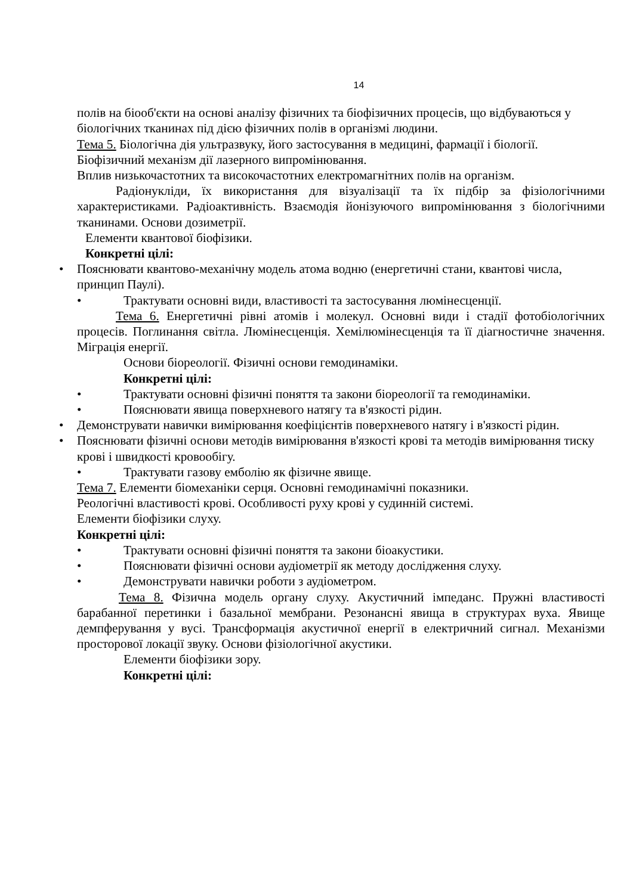14
полів на біооб'єкти на основі аналізу фізичних та біофізичних процесів, що відбуваються у біологічних тканинах під дією фізичних полів в організмі людини.
Тема 5. Біологічна дія ультразвуку, його застосування в медицині, фармації і біології.
Біофізичний механізм дії лазерного випромінювання.
Вплив низькочастотних та високочастотних електромагнітних полів на організм.
Радіонукліди, їх використання для візуалізації та їх підбір за фізіологічними характеристиками. Радіоактивність. Взаємодія йонізуючого випромінювання з біологічними тканинами. Основи дозиметрії.
Елементи квантової біофізики.
Конкретні цілі:
• Пояснювати квантово-механічну модель атома водню (енергетичні стани, квантові числа, принцип Паулі).
• Трактувати основні види, властивості та застосування люмінесценції.
Тема 6. Енергетичні рівні атомів і молекул. Основні види і стадії фотобіологічних процесів. Поглинання світла. Люмінесценція. Хемілюмінесценція та її діагностичне значення. Міграція енергії.
Основи біореології. Фізичні основи гемодинаміки.
Конкретні цілі:
• Трактувати основні фізичні поняття та закони біореології та гемодинаміки.
• Пояснювати явища поверхневого натягу та в'язкості рідин.
• Демонструвати навички вимірювання коефіцієнтів поверхневого натягу і в'язкості рідин.
• Пояснювати фізичні основи методів вимірювання в'язкості крові та методів вимірювання тиску крові і швидкості кровообігу.
• Трактувати газову емболію як фізичне явище.
Тема 7. Елементи біомеханіки серця. Основні гемодинамічні показники.
Реологічні властивості крові. Особливості руху крові у судинній системі.
Елементи біофізики слуху.
Конкретні цілі:
• Трактувати основні фізичні поняття та закони біоакустики.
• Пояснювати фізичні основи аудіометрії як методу дослідження слуху.
• Демонструвати навички роботи з аудіометром.
Тема 8. Фізична модель органу слуху. Акустичний імпеданс. Пружні властивості барабанної перетинки і базальної мембрани. Резонансні явища в структурах вуха. Явище демпферування у вусі. Трансформація акустичної енергії в електричний сигнал. Механізми просторової локації звуку. Основи фізіологічної акустики.
Елементи біофізики зору.
Конкретні цілі: